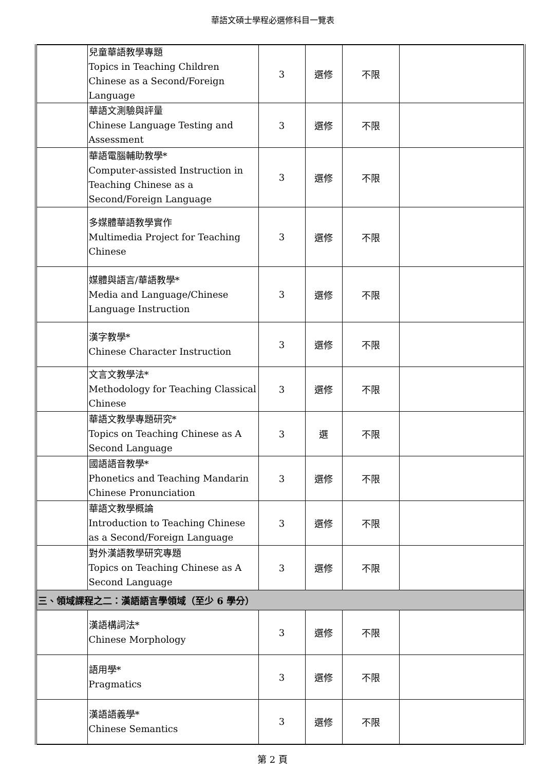華語文碩士學程必選修科目一覽表
| | 兒童華語教學專題 Topics in Teaching Children Chinese as a Second/Foreign Language | 3 | 選修 | 不限 | |
| | 華語文測驗與評量 Chinese Language Testing and Assessment | 3 | 選修 | 不限 | |
| | 華語電腦輔助教學* Computer-assisted Instruction in Teaching Chinese as a Second/Foreign Language | 3 | 選修 | 不限 | |
| | 多媒體華語教學實作 Multimedia Project for Teaching Chinese | 3 | 選修 | 不限 | |
| | 媒體與語言/華語教學* Media and Language/Chinese Language Instruction | 3 | 選修 | 不限 | |
| | 漢字教學* Chinese Character Instruction | 3 | 選修 | 不限 | |
| | 文言文教學法* Methodology for Teaching Classical Chinese | 3 | 選修 | 不限 | |
| | 華語文教學專題研究* Topics on Teaching Chinese as A Second Language | 3 | 選 | 不限 | |
| | 國語語音教學* Phonetics and Teaching Mandarin Chinese Pronunciation | 3 | 選修 | 不限 | |
| | 華語文教學概論 Introduction to Teaching Chinese as a Second/Foreign Language | 3 | 選修 | 不限 | |
| | 對外漢語教學研究專題 Topics on Teaching Chinese as A Second Language | 3 | 選修 | 不限 | |
| 三、領域課程之二：漢語語言學領域（至少 6 學分） | | | | | |
| | 漢語構詞法* Chinese Morphology | 3 | 選修 | 不限 | |
| | 語用學* Pragmatics | 3 | 選修 | 不限 | |
| | 漢語語義學* Chinese Semantics | 3 | 選修 | 不限 | |
第 2 頁